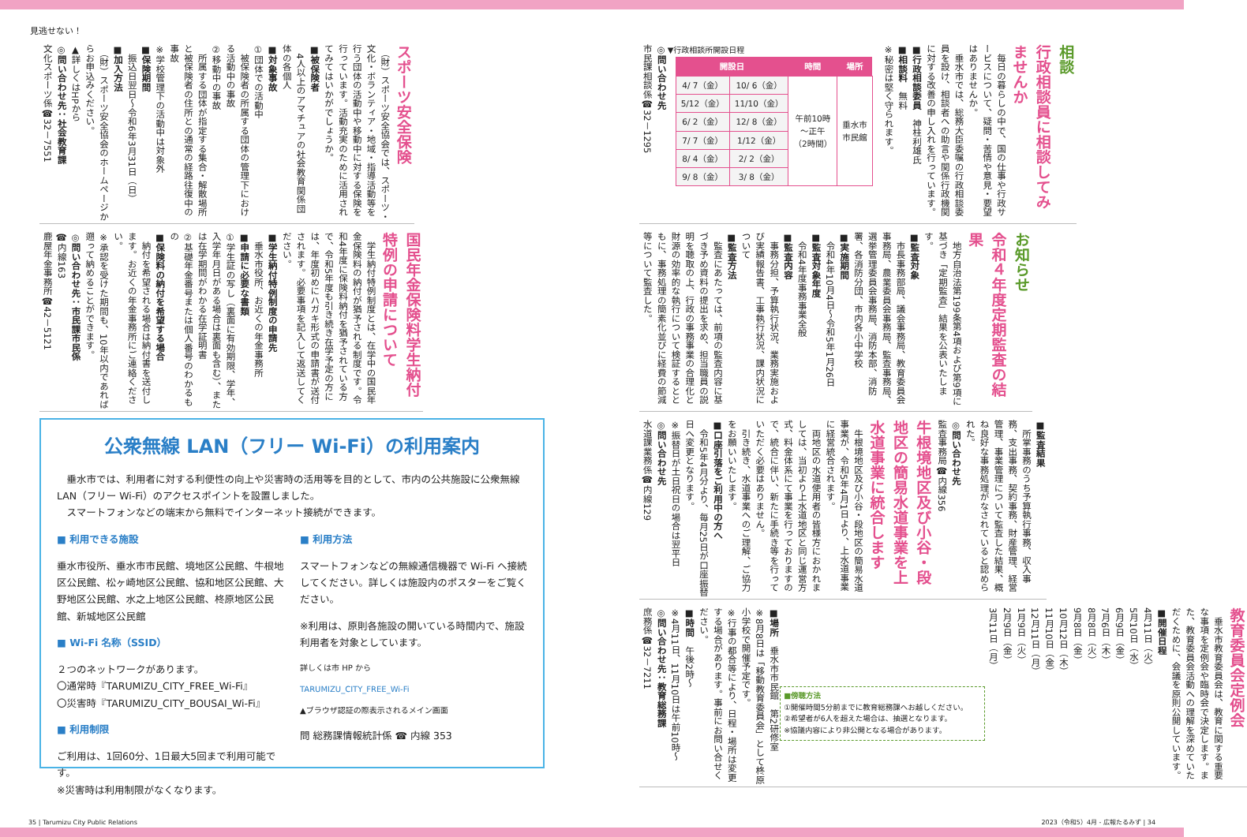見逃せない！
相談
行政相談員に相談してみませんか
　毎日の暮らしの中で、国の仕事や行政サービスについて、疑問・苦情や意見・要望はありませんか。
　垂水市では、総務大臣委嘱の行政相談委員を設け、相談者への助言や関係行政機関に対する改善の申し入れを行っています。
■行政相談委員　神柱利雄氏
■相談料　無料
※秘密は堅く守られます。
▼行政相談所開設日程
| 開設日 | | 時間 | 場所 |
| --- | --- | --- | --- |
| 4/ 7（金） | 10/ 6（金） | 午前10時 ～正午 （2時間） | 垂水市 市民館 |
| 5/12（金） | 11/10（金） | | |
| 6/ 2（金） | 12/ 8（金） | | |
| 7/ 7（金） | 1/12（金） | | |
| 8/ 4（金） | 2/ 2（金） | | |
| 9/ 8（金） | 3/ 8（金） | | |
◎問い合わせ先
市民課相談係☎32－1295
お知らせ
令和４年度定期監査の結果
　地方自治法第199条第4項および第9項に基づき「定期監査」結果を公表いたします。
■監査対象
　市長事務部局、議会事務局、教育委員会事務局、農業委員会事務局、監査事務局、選挙管理委員会事務局、消防本部、消防署、各消防分団、市内各小中学校
■実施期間
　令和4年10月4日～令和5年1月26日
■監査対象年度
　令和4年度事務事業全般
■監査内容
　事務分担、予算執行状況、業務実施および実績報告書、工事執行状況、課内状況について
■監査方法
　監査にあたっては、前項の監査内容に基づき予め資料の提出を求め、担当職員の説明を聴取の上、行政の事務事業の合理化と財源の効率的な執行について検証するとともに、事務処理の簡素化並びに経費の節減等について監査した。
■監査結果
　所掌事務のうち予算執行事務、収入事務、支出事務、契約事務、財産管理、経営管理、事業管理について監査した結果、概ね良好な事務処理がなされていると認められた。
◎問い合わせ先
監査事務局☎内線356
牛根境地区及び小谷・段地区の簡易水道事業を上水道事業に統合します
　牛根境地区及び小谷・段地区の簡易水道事業が、令和5年4月1日より、上水道事業に経営統合されます。
　両地区の水道使用者の皆様方におかれましては、当初より上水道地区と同じ運営方式、料金体系にて事業を行っておりますので、統合に伴い、新たに手続き等を行っていただく必要はありません。
　引き続き、水道事業へのご理解、ご協力をお願いいたします。
■口座引落をご利用中の方へ
　令和5年4月分より、毎月25日が口座振替日へ変更となります。
※振替日が土日祝日の場合は翌平日
◎問い合わせ先
水道課業務係☎内線129
教育委員会定例会
　垂水市教育委員会は、教育に関する重要な事項を定例会や臨時会で決定します。また、教育委員会活動への理解を深めていただくために、会議を原則公開しています。
■開催日程
4月11日（火）
5月10日（水）
6月9日（金）
7月6日（木）
8月8日（火）
9月8日（金）
10月12日（木）
11月10日（金）
12月11日（月）
1月9日（火）
2月9日（金）
3月11日（月）
■傍聴方法
①開催時間5分前までに教育総務課へお越しください。
②希望者が6人を超えた場合は、抽選となります。
※協議内容により非公開となる場合があります。
■場所　垂水市市民館　第2研修室
※8月8日は「移動教育委員会」として柊原小学校で開催予定です。
※行事の都合等により、日程・場所は変更する場合があります。事前にお問い合せください。
■時間　午後2時～
※4月11日、11月10日は午前10時～
◎問い合わせ先：教育総務課
庶務係☎32－7211
スポーツ安全保険
　（財）スポーツ安全協会では、スポーツ・文化・ボランティア・地域・指導活動等を行う団体の活動中や移動中に対する保険を行っています。活動充実のために活用されてみてはいかがでしょうか。
■被保険者
　4人以上のアマチュアの社会教育関係団体の各個人
■対象事故
①団体での活動中
　被保険者の所属する団体の管理下における活動中の事故
②移動中の事故
　所属する団体が指定する集合・解散場所と被保険者の住所との通常の経路往復中の事故
※学校管理下の活動中は対象外
■保険期間
　振込日翌日～令和6年3月31日（日）
■加入方法
　（財）スポーツ安全協会のホームページからお申込みください。
▲詳しくはHPから
◎問い合わせ先：社会教育課
文化スポーツ係☎32－7551
国民年金保険料学生納付特例の申請について
　学生納付特例制度とは、在学中の国民年金保険料の納付が猶予される制度です。令和4年度に保険料納付を猶予されている方で、令和5年度も引き続き在学予定の方には、年度初めにハガキ形式の申請書が送付されます。必要事項を記入して返送してください。
■学生納付特例制度の申請先
　垂水市役所、お近くの年金事務所
■申請に必要な書類
①学生証の写し（裏面に有効期限、学年、入学年月日がある場合は裏面も含む）、または在学期間がわかる在学証明書
②基礎年金番号または個人番号のわかるもの
■保険料の納付を希望する場合
　納付を希望される場合は納付書を送付します。お近くの年金事務所にご連絡ください。
※承認を受けた期間も、10年以内であれば遡って納めることができます。
◎問い合わせ先：市民課市民係
☎内線163
鹿屋年金事務所☎42－5121
公衆無線 LAN（フリー Wi-Fi）の利用案内
　垂水市では、利用者に対する利便性の向上や災害時の活用等を目的として、市内の公共施設に公衆無線 LAN（フリー Wi-Fi）のアクセスポイントを設置しました。
　スマートフォンなどの端末から無料でインターネット接続ができます。
■ 利用できる施設
垂水市役所、垂水市市民館、境地区公民館、牛根地区公民館、松ヶ崎地区公民館、協和地区公民館、大野地区公民館、水之上地区公民館、柊原地区公民館、新城地区公民館
■ Wi-Fi 名称（SSID）
２つのネットワークがあります。
〇通常時『TARUMIZU_CITY_FREE_Wi-Fi』
〇災害時『TARUMIZU_CITY_BOUSAI_Wi-Fi』
■ 利用制限
ご利用は、1回60分、1日最大5回まで利用可能です。
※災害時は利用制限がなくなります。
■ 利用方法
スマートフォンなどの無線通信機器で Wi-Fi へ接続してください。詳しくは施設内のポスターをご覧ください。
※利用は、原則各施設の開いている時間内で、施設利用者を対象としています。
詳しくは市 HP から
TARUMIZU_CITY_FREE_Wi-Fi
▲ブラウザ認証の際表示されるメイン画面
問 総務課情報統計係 ☎ 内線 353
35 | Tarumizu City Public Relations
2023（令和5）4月 - 広報たるみず | 34